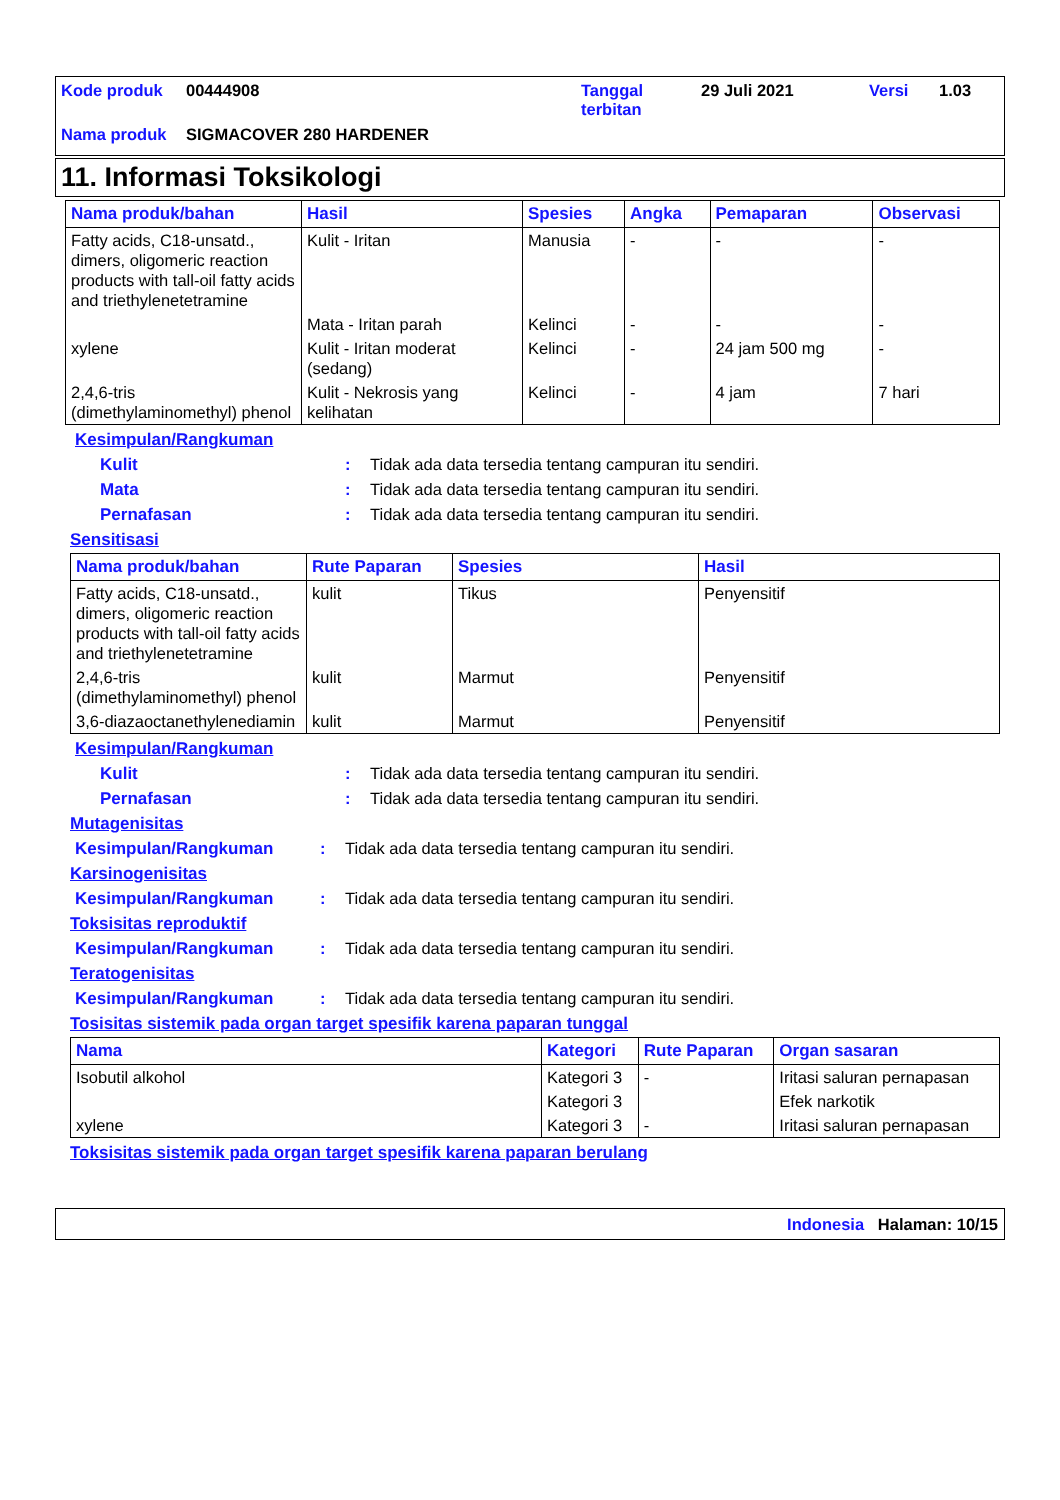| Kode produk | 00444908 | Tanggal terbitan | 29 Juli 2021 | Versi | 1.03 |
| Nama produk | SIGMACOVER 280 HARDENER | | | | |
11. Informasi Toksikologi
| Nama produk/bahan | Hasil | Spesies | Angka | Pemaparan | Observasi |
| --- | --- | --- | --- | --- | --- |
| Fatty acids, C18-unsatd., dimers, oligomeric reaction products with tall-oil fatty acids and triethylenetetramine | Kulit - Iritan | Manusia | - | - | - |
| | Mata - Iritan parah | Kelinci | - | - | - |
| xylene | Kulit - Iritan moderat (sedang) | Kelinci | - | 24 jam 500 mg | - |
| 2,4,6-tris (dimethylaminomethyl) phenol | Kulit - Nekrosis yang kelihatan | Kelinci | - | 4 jam | 7 hari |
Kesimpulan/Rangkuman
Kulit : Tidak ada data tersedia tentang campuran itu sendiri.
Mata : Tidak ada data tersedia tentang campuran itu sendiri.
Pernafasan : Tidak ada data tersedia tentang campuran itu sendiri.
Sensitisasi
| Nama produk/bahan | Rute Paparan | Spesies | Hasil |
| --- | --- | --- | --- |
| Fatty acids, C18-unsatd., dimers, oligomeric reaction products with tall-oil fatty acids and triethylenetetramine | kulit | Tikus | Penyensitif |
| 2,4,6-tris (dimethylaminomethyl) phenol | kulit | Marmut | Penyensitif |
| 3,6-diazaoctanethylenediamin | kulit | Marmut | Penyensitif |
Kesimpulan/Rangkuman
Kulit : Tidak ada data tersedia tentang campuran itu sendiri.
Pernafasan : Tidak ada data tersedia tentang campuran itu sendiri.
Mutagenisitas
Kesimpulan/Rangkuman : Tidak ada data tersedia tentang campuran itu sendiri.
Karsinogenisitas
Kesimpulan/Rangkuman : Tidak ada data tersedia tentang campuran itu sendiri.
Toksisitas reproduktif
Kesimpulan/Rangkuman : Tidak ada data tersedia tentang campuran itu sendiri.
Teratogenisitas
Kesimpulan/Rangkuman : Tidak ada data tersedia tentang campuran itu sendiri.
Tosisitas sistemik pada organ target spesifik karena paparan tunggal
| Nama | Kategori | Rute Paparan | Organ sasaran |
| --- | --- | --- | --- |
| Isobutil alkohol | Kategori 3 | - | Iritasi saluran pernapasan |
| | Kategori 3 | | Efek narkotik |
| xylene | Kategori 3 | - | Iritasi saluran pernapasan |
Toksisitas sistemik pada organ target spesifik karena paparan berulang
Indonesia Halaman: 10/15